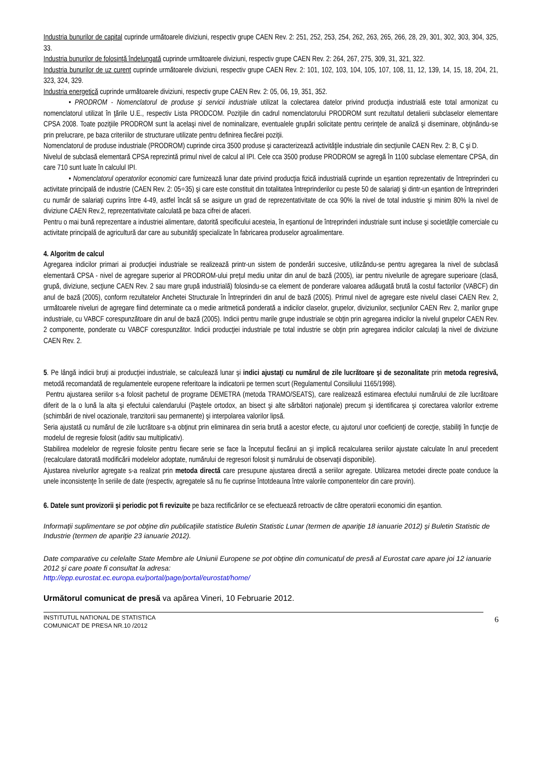Industria bunurilor de capital cuprinde următoarele diviziuni, respectiv grupe CAEN Rev. 2: 251, 252, 253, 254, 262, 263, 265, 266, 28, 29, 301, 302, 303, 304, 325, 33.
Industria bunurilor de folosinţă îndelungată cuprinde următoarele diviziuni, respectiv grupe CAEN Rev. 2: 264, 267, 275, 309, 31, 321, 322.
Industria bunurilor de uz curent cuprinde următoarele diviziuni, respectiv grupe CAEN Rev. 2: 101, 102, 103, 104, 105, 107, 108, 11, 12, 139, 14, 15, 18, 204, 21, 323, 324, 329.
Industria energetică cuprinde următoarele diviziuni, respectiv grupe CAEN Rev. 2: 05, 06, 19, 351, 352.
• PRODROM - Nomenclatorul de produse şi servicii industriale utilizat la colectarea datelor privind producţia industrială este total armonizat cu nomenclatorul utilizat în ţările U.E., respectiv Lista PRODCOM. Poziţiile din cadrul nomenclatorului PRODROM sunt rezultatul detalierii subclaselor elementare CPSA 2008. Toate poziţiile PRODROM sunt la acelaşi nivel de nominalizare, eventualele grupări solicitate pentru cerinţele de analiză şi diseminare, obţinându-se prin prelucrare, pe baza criteriilor de structurare utilizate pentru definirea fiecărei poziţii.
Nomenclatorul de produse industriale (PRODROM) cuprinde circa 3500 produse şi caracterizează activităţile industriale din secţiunile CAEN Rev. 2: B, C şi D.
Nivelul de subclasă elementară CPSA reprezintă primul nivel de calcul al IPI. Cele cca 3500 produse PRODROM se agregă în 1100 subclase elementare CPSA, din care 710 sunt luate în calculul IPI.
• Nomenclatorul operatorilor economici care furnizează lunar date privind producţia fizică industrială cuprinde un eşantion reprezentativ de întreprinderi cu activitate principală de industrie (CAEN Rev. 2: 05÷35) şi care este constituit din totalitatea întreprinderilor cu peste 50 de salariaţi şi dintr-un eşantion de întreprinderi cu număr de salariaţi cuprins între 4-49, astfel încât să se asigure un grad de reprezentativitate de cca 90% la nivel de total industrie şi minim 80% la nivel de diviziune CAEN Rev.2, reprezentativitate calculată pe baza cifrei de afaceri.
Pentru o mai bună reprezentare a industriei alimentare, datorită specificului acesteia, în eşantionul de întreprinderi industriale sunt incluse şi societăţile comerciale cu activitate principală de agricultură dar care au subunităţi specializate în fabricarea produselor agroalimentare.
4. Algoritm de calcul
Agregarea indicilor primari ai producţiei industriale se realizează printr-un sistem de ponderări succesive, utilizându-se pentru agregarea la nivel de subclasă elementară CPSA - nivel de agregare superior al PRODROM-ului preţul mediu unitar din anul de bază (2005), iar pentru nivelurile de agregare superioare (clasă, grupă, diviziune, secţiune CAEN Rev. 2 sau mare grupă industrială) folosindu-se ca element de ponderare valoarea adăugată brută la costul factorilor (VABCF) din anul de bază (2005), conform rezultatelor Anchetei Structurale în Întreprinderi din anul de bază (2005). Primul nivel de agregare este nivelul clasei CAEN Rev. 2, următoarele niveluri de agregare fiind determinate ca o medie aritmetică ponderată a indicilor claselor, grupelor, diviziunilor, secţiunilor CAEN Rev. 2, marilor grupe industriale, cu VABCF corespunzătoare din anul de bază (2005). Indicii pentru marile grupe industriale se obţin prin agregarea indicilor la nivelul grupelor CAEN Rev. 2 componente, ponderate cu VABCF corespunzător. Indicii producţiei industriale pe total industrie se obţin prin agregarea indicilor calculaţi la nivel de diviziune CAEN Rev. 2.
5. Pe lângă indicii bruţi ai producţiei industriale, se calculează lunar şi indici ajustaţi cu numărul de zile lucrătoare şi de sezonalitate prin metoda regresivă, metodă recomandată de regulamentele europene referitoare la indicatorii pe termen scurt (Regulamentul Consiliului 1165/1998).
Pentru ajustarea seriilor s-a folosit pachetul de programe DEMETRA (metoda TRAMO/SEATS), care realizează estimarea efectului numărului de zile lucrătoare diferit de la o lună la alta şi efectului calendarului (Paştele ortodox, an bisect şi alte sărbători naţionale) precum şi identificarea şi corectarea valorilor extreme (schimbări de nivel ocazionale, tranzitorii sau permanente) şi interpolarea valorilor lipsă.
Seria ajustată cu numărul de zile lucrătoare s-a obţinut prin eliminarea din seria brută a acestor efecte, cu ajutorul unor coeficienţi de corecţie, stabiliţi în funcţie de modelul de regresie folosit (aditiv sau multiplicativ).
Stabilirea modelelor de regresie folosite pentru fiecare serie se face la începutul fiecărui an şi implică recalcularea seriilor ajustate calculate în anul precedent (recalculare datorată modificării modelelor adoptate, numărului de regresori folosit şi numărului de observaţii disponibile).
Ajustarea nivelurilor agregate s-a realizat prin metoda directă care presupune ajustarea directă a seriilor agregate. Utilizarea metodei directe poate conduce la unele inconsistenţe în seriile de date (respectiv, agregatele să nu fie cuprinse întotdeauna între valorile componentelor din care provin).
6. Datele sunt provizorii şi periodic pot fi revizuite pe baza rectificărilor ce se efectuează retroactiv de către operatorii economici din eşantion.
Informaţii suplimentare se pot obţine din publicaţiile statistice Buletin Statistic Lunar (termen de apariţie 18 ianuarie 2012) şi Buletin Statistic de Industrie (termen de apariţie 23 ianuarie 2012).
Date comparative cu celelalte State Membre ale Uniunii Europene se pot obţine din comunicatul de presă al Eurostat care apare joi 12 ianuarie 2012 şi care poate fi consultat la adresa:
http://epp.eurostat.ec.europa.eu/portal/page/portal/eurostat/home/
Următorul comunicat de presă va apărea Vineri, 10 Februarie 2012.
INSTITUTUL NATIONAL DE STATISTICA
COMUNICAT DE PRESA NR.10 /2012
6